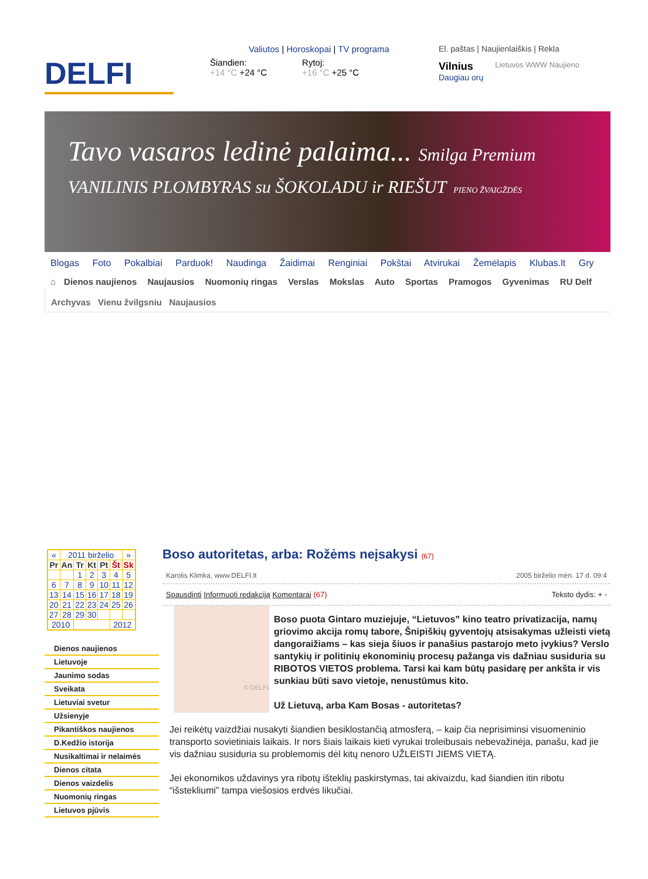DELFI
Valiutos | Horoskopai | TV programa
Šiandien:
+14 °C +24 °C
Rytoj:
+16 °C +25 °C
El. paštas | Naujienlaiškis | Rekla
Vilnius
Daugiau orų
Lietuvos WWW Naujieno
Tavo vasaros ledinė palaima... Smilga Premium VANILINIS PLOMBYRAS su ŠOKOLADU ir RIEŠUT PIENO ŽVAIGŽDĖS
Blogas Foto Pokalbiai Parduok! Naudinga Žaidimai Renginiai Pokštai Atvirukai Žemėlapis Klubas.lt Gry
⌂ Dienos naujienos Naujausios Nuomonių ringas Verslas Mokslas Auto Sportas Pramogos Gyvenimas RU Delf
Archyvas Vienu žvilgsniu Naujausios
| « | 2011 birželio | | | | | » |
| Pr | An | Tr | Kt | Pt | Št | Sk |
| | | 1 | 2 | 3 | 4 | 5 |
| 6 | 7 | 8 | 9 | 10 | 11 | 12 |
| 13 | 14 | 15 | 16 | 17 | 18 | 19 |
| 20 | 21 | 22 | 23 | 24 | 25 | 26 |
| 27 | 28 | 29 | 30 | | | |
| 2010 | | | | | 2012 | |
Dienos naujienos
Lietuvoje
Jaunimo sodas
Sveikata
Lietuviai svetur
Užsienyje
Pikantiškos naujienos
D.Kedžio istorija
Nusikaltimai ir nelaimės
Dienos citata
Dienos vaizdelis
Nuomonių ringas
Lietuvos pjūvis
Boso autoritetas, arba: Rožėms neįsakysi (67)
Karolis Klimka, www.DELFI.lt 2005 birželio mėn. 17 d. 09:4
Spausdinti Informuoti redakciją Komentarai (67) Teksto dydis: + -
© DELFI
Boso puota Gintaro muziejuje, “Lietuvos” kino teatro privatizacija, namų griovimo akcija romų tabore, Šnipiškių gyventojų atsisakymas užleisti vietą dangoraižiams – kas sieja šiuos ir panašius pastarojo meto įvykius? Verslo santykių ir politinių ekonominių procesų pažanga vis dažniau susiduria su RIBOTOS VIETOS problema. Tarsi kai kam būtų pasidarę per ankšta ir vis sunkiau būti savo vietoje, nenustūmus kito.
Už Lietuvą, arba Kam Bosas - autoritetas?
Jei reikėtų vaizdžiai nusakyti šiandien besiklostančią atmosferą, – kaip čia neprisiminsi visuomeninio transporto sovietiniais laikais. Ir nors šiais laikais kieti vyrukai troleibusais nebevažinėja, panašu, kad jie vis dažniau susiduria su problemomis dėl kitų nenoro UŽLEISTI JIEMS VIETĄ.
Jei ekonomikos uždavinys yra ribotų išteklių paskirstymas, tai akivaizdu, kad šiandien itin ribotu “išstekliumi” tampa viešosios erdvės likučiai.